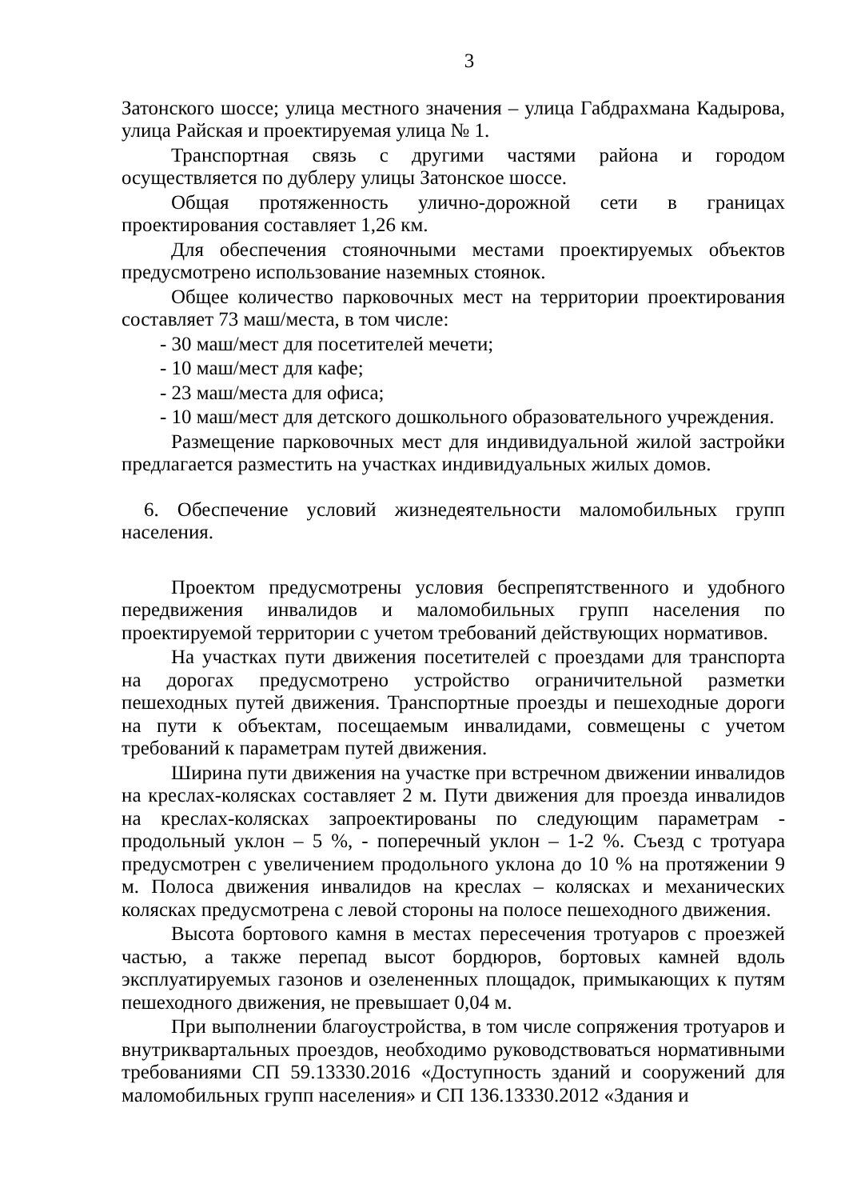3
Затонского шоссе; улица местного значения – улица Габдрахмана Кадырова, улица Райская и проектируемая улица № 1.
Транспортная связь с другими частями района и городом осуществляется по дублеру улицы Затонское шоссе.
Общая протяженность улично-дорожной сети в границах проектирования составляет 1,26 км.
Для обеспечения стояночными местами проектируемых объектов предусмотрено использование наземных стоянок.
Общее количество парковочных мест на территории проектирования составляет 73 маш/места, в том числе:
- 30 маш/мест для посетителей мечети;
- 10 маш/мест для кафе;
- 23 маш/места для офиса;
- 10 маш/мест для детского дошкольного образовательного учреждения.
Размещение парковочных мест для индивидуальной жилой застройки предлагается разместить на участках индивидуальных жилых домов.
6. Обеспечение условий жизнедеятельности маломобильных групп населения.
Проектом предусмотрены условия беспрепятственного и удобного передвижения инвалидов и маломобильных групп населения по проектируемой территории с учетом требований действующих нормативов.
На участках пути движения посетителей с проездами для транспорта на дорогах предусмотрено устройство ограничительной разметки пешеходных путей движения. Транспортные проезды и пешеходные дороги на пути к объектам, посещаемым инвалидами, совмещены с учетом требований к параметрам путей движения.
Ширина пути движения на участке при встречном движении инвалидов на креслах-колясках составляет 2 м. Пути движения для проезда инвалидов на креслах-колясках запроектированы по следующим параметрам - продольный уклон – 5 %, - поперечный уклон – 1-2 %. Съезд с тротуара предусмотрен с увеличением продольного уклона до 10 % на протяжении 9 м. Полоса движения инвалидов на креслах – колясках и механических колясках предусмотрена с левой стороны на полосе пешеходного движения.
Высота бортового камня в местах пересечения тротуаров с проезжей частью, а также перепад высот бордюров, бортовых камней вдоль эксплуатируемых газонов и озелененных площадок, примыкающих к путям пешеходного движения, не превышает 0,04 м.
При выполнении благоустройства, в том числе сопряжения тротуаров и внутриквартальных проездов, необходимо руководствоваться нормативными требованиями СП 59.13330.2016 «Доступность зданий и сооружений для маломобильных групп населения» и СП 136.13330.2012 «Здания и